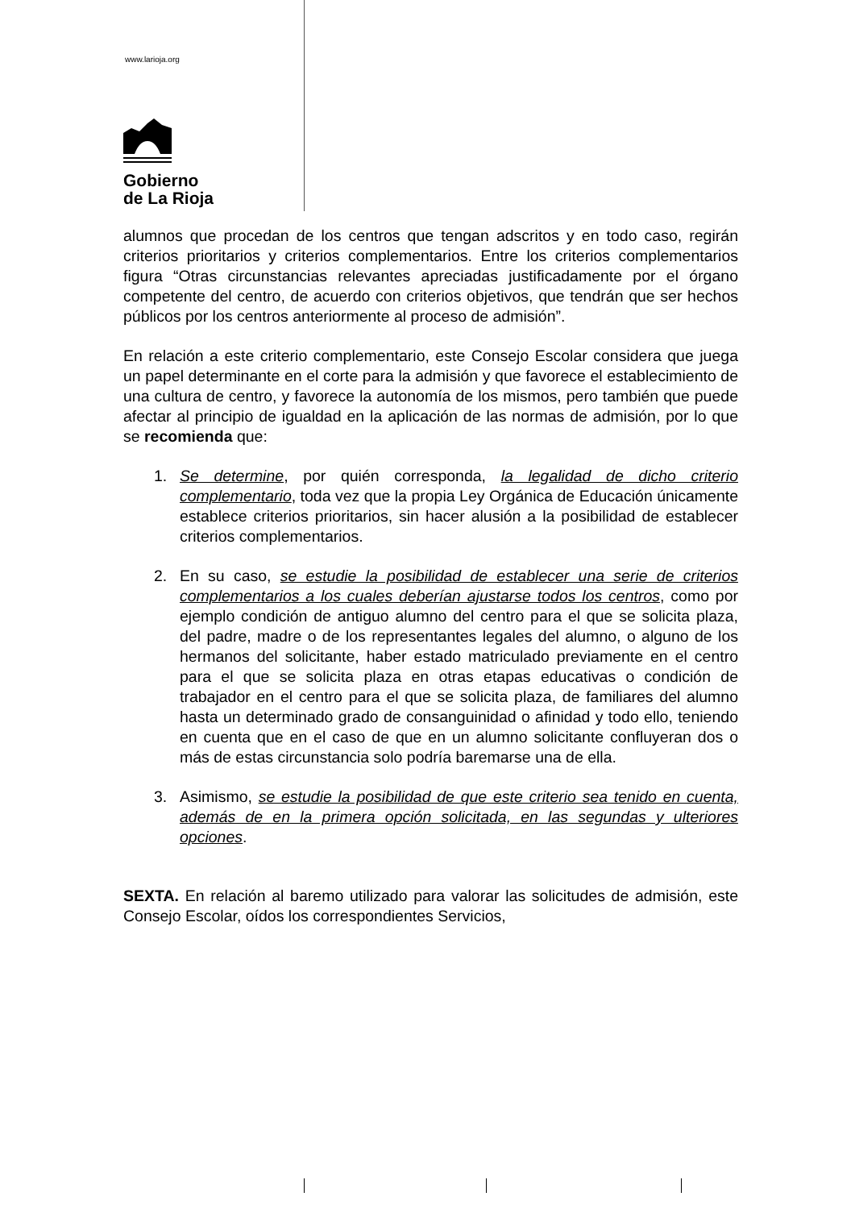www.larioja.org
Gobierno
de La Rioja
alumnos que procedan de los centros que tengan adscritos y en todo caso, regirán criterios prioritarios y criterios complementarios. Entre los criterios complementarios figura “Otras circunstancias relevantes apreciadas justificadamente por el órgano competente del centro, de acuerdo con criterios objetivos, que tendrán que ser hechos públicos por los centros anteriormente al proceso de admisión”.
En relación a este criterio complementario, este Consejo Escolar considera que juega un papel determinante en el corte para la admisión y que favorece el establecimiento de una cultura de centro, y favorece la autonomía de los mismos, pero también que puede afectar al principio de igualdad en la aplicación de las normas de admisión, por lo que se recomienda que:
1. Se determine, por quién corresponda, la legalidad de dicho criterio complementario, toda vez que la propia Ley Orgánica de Educación únicamente establece criterios prioritarios, sin hacer alusión a la posibilidad de establecer criterios complementarios.
2. En su caso, se estudie la posibilidad de establecer una serie de criterios complementarios a los cuales deberían ajustarse todos los centros, como por ejemplo condición de antiguo alumno del centro para el que se solicita plaza, del padre, madre o de los representantes legales del alumno, o alguno de los hermanos del solicitante, haber estado matriculado previamente en el centro para el que se solicita plaza en otras etapas educativas o condición de trabajador en el centro para el que se solicita plaza, de familiares del alumno hasta un determinado grado de consanguinidad o afinidad y todo ello, teniendo en cuenta que en el caso de que en un alumno solicitante confluyeran dos o más de estas circunstancia solo podría baremarse una de ella.
3. Asimismo, se estudie la posibilidad de que este criterio sea tenido en cuenta, además de en la primera opción solicitada, en las segundas y ulteriores opciones.
SEXTA. En relación al baremo utilizado para valorar las solicitudes de admisión, este Consejo Escolar, oídos los correspondientes Servicios,